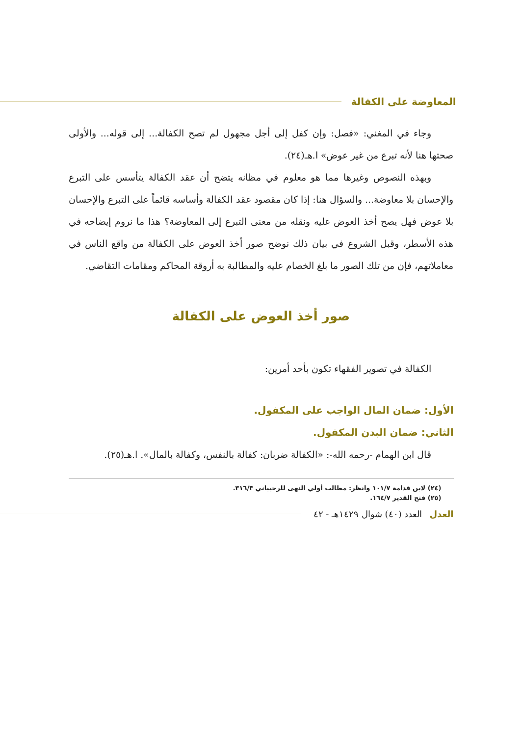المعاوضة على الكفالة
وجاء في المغني: «فصل: وإن كفل إلى أجل مجهول لم تصح الكفالة... إلى قوله... والأولى صحتها هنا لأنه تبرع من غير عوض» ا.هـ(٢٤).
وبهذه النصوص وغيرها مما هو معلوم في مظانه يتضح أن عقد الكفالة يتأسس على التبرع والإحسان بلا معاوضة... والسؤال هنا: إذا كان مقصود عقد الكفالة وأساسه قائماً على التبرع والإحسان بلا عوض فهل يصح أخذ العوض عليه ونقله من معنى التبرع إلى المعاوضة؟ هذا ما نروم إيضاحه في هذه الأسطر، وقبل الشروع في بيان ذلك نوضح صور أخذ العوض على الكفالة من واقع الناس في معاملاتهم، فإن من تلك الصور ما بلغ الخصام عليه والمطالبة به أروقة المحاكم ومقامات التقاضي.
صور أخذ العوض على الكفالة
الكفالة في تصوير الفقهاء تكون بأحد أمرين:
الأول: ضمان المال الواجب على المكفول.
الثاني: ضمان البدن المكفول.
قال ابن الهمام -رحمه الله-: «الكفالة ضربان: كفالة بالنفس، وكفالة بالمال». ا.هـ(٢٥).
(٢٤) لابن قدامة ١٠١/٧ وانظر: مطالب أولي النهى للرحيباني ٣١٦/٣.
(٢٥) فتح القدير ١٦٤/٧.
العدل العدد (٤٠) شوال ١٤٢٩هـ - ٤٢